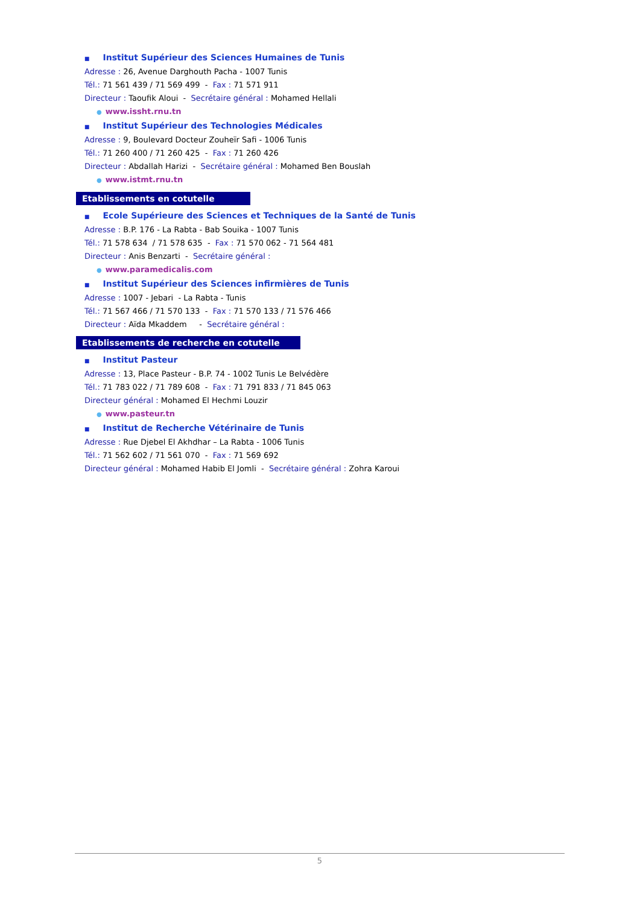■ Institut Supérieur des Sciences Humaines de Tunis
Adresse : 26, Avenue Darghouth Pacha - 1007 Tunis
Tél.: 71 561 439 / 71 569 499 - Fax : 71 571 911
Directeur : Taoufik Aloui - Secrétaire général : Mohamed Hellali
● www.issht.rnu.tn
■ Institut Supérieur des Technologies Médicales
Adresse : 9, Boulevard Docteur Zouheïr Safi - 1006 Tunis
Tél.: 71 260 400 / 71 260 425 - Fax : 71 260 426
Directeur : Abdallah Harizi - Secrétaire général : Mohamed Ben Bouslah
● www.istmt.rnu.tn
Etablissements en cotutelle
■ Ecole Supérieure des Sciences et Techniques de la Santé de Tunis
Adresse : B.P. 176 - La Rabta - Bab Souika - 1007 Tunis
Tél.: 71 578 634 / 71 578 635 - Fax : 71 570 062 - 71 564 481
Directeur : Anis Benzarti - Secrétaire général :
● www.paramedicalis.com
■ Institut Supérieur des Sciences infirmières de Tunis
Adresse : 1007 - Jebari - La Rabta - Tunis
Tél.: 71 567 466 / 71 570 133 - Fax : 71 570 133 / 71 576 466
Directeur : Aïda Mkaddem - Secrétaire général :
Etablissements de recherche en cotutelle
■ Institut Pasteur
Adresse : 13, Place Pasteur - B.P. 74 - 1002 Tunis Le Belvédère
Tél.: 71 783 022 / 71 789 608 - Fax : 71 791 833 / 71 845 063
Directeur général : Mohamed El Hechmi Louzir
● www.pasteur.tn
■ Institut de Recherche Vétérinaire de Tunis
Adresse : Rue Djebel El Akhdhar – La Rabta - 1006 Tunis
Tél.: 71 562 602 / 71 561 070 - Fax : 71 569 692
Directeur général : Mohamed Habib El Jomli - Secrétaire général : Zohra Karoui
5